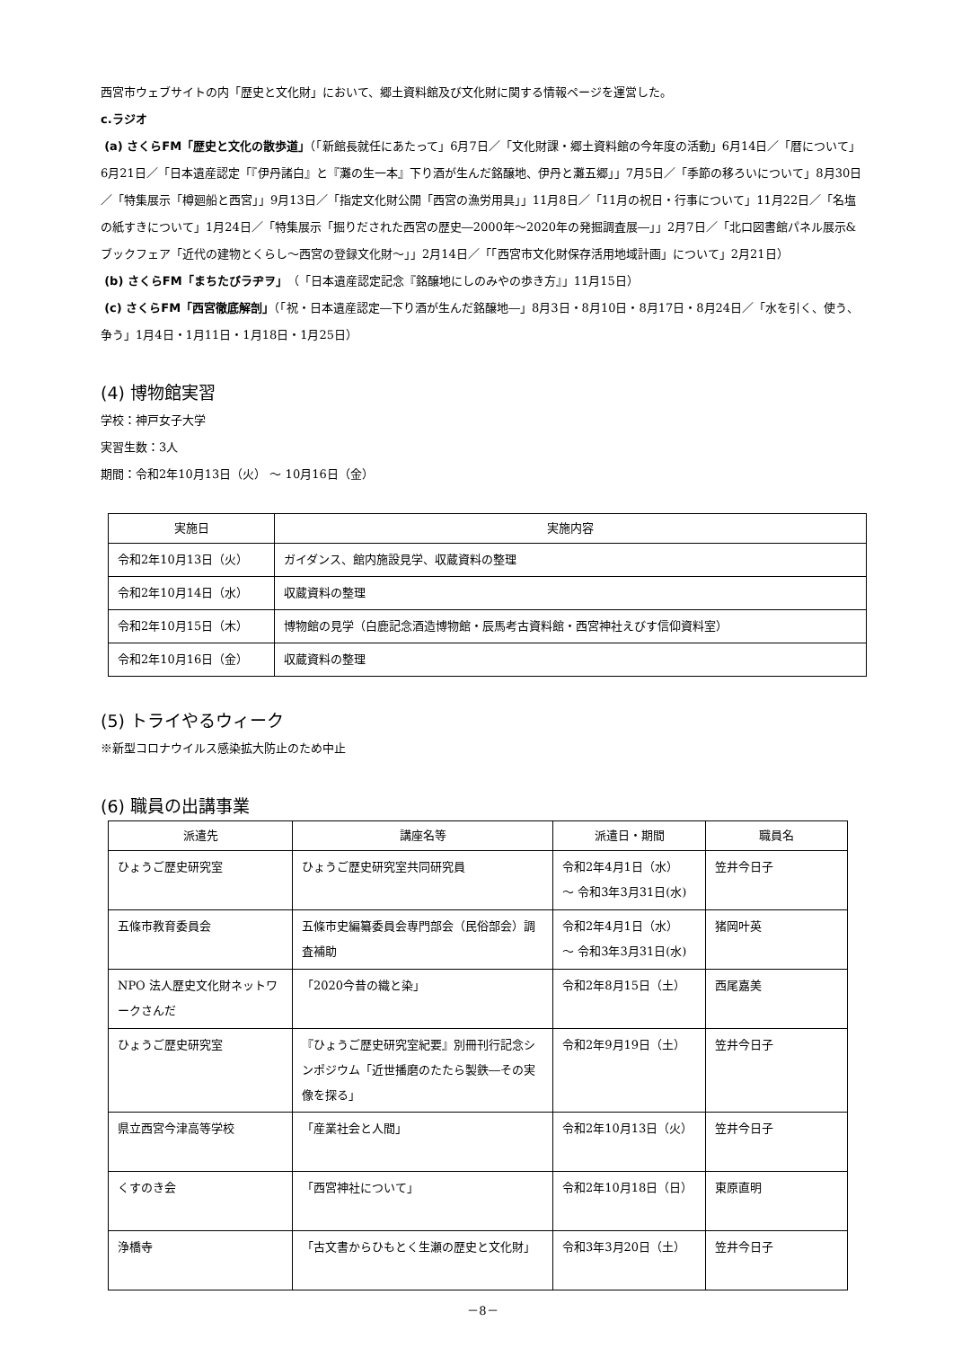西宮市ウェブサイトの内「歴史と文化財」において、郷土資料館及び文化財に関する情報ページを運営した。
c.ラジオ
(a) さくらFM「歴史と文化の散歩道」（「新館長就任にあたって」6月7日／「文化財課・郷土資料館の今年度の活動」6月14日／「暦について」6月21日／「日本遺産認定「『伊丹諸白』と『灘の生一本』下り酒が生んだ銘醸地、伊丹と灘五郷」」7月5日／「季節の移ろいについて」8月30日／「特集展示「樽廻船と西宮」」9月13日／「指定文化財公開「西宮の漁労用具」」11月8日／「11月の祝日・行事について」11月22日／「名塩の紙すきについて」1月24日／「特集展示「掘りだされた西宮の歴史―2000年～2020年の発掘調査展―」」2月7日／「北口図書館パネル展示&ブックフェア「近代の建物とくらし～西宮の登録文化財～」」2月14日／「「西宮市文化財保存活用地域計画」について」2月21日）
(b) さくらFM「まちたびラヂヲ」（「日本遺産認定記念『銘醸地にしのみやの歩き方』」11月15日）
(c) さくらFM「西宮徹底解剖」（「祝・日本遺産認定―下り酒が生んだ銘醸地―」8月3日・8月10日・8月17日・8月24日／「水を引く、使う、争う」1月4日・1月11日・1月18日・1月25日）
(4) 博物館実習
学校：神戸女子大学
実習生数：3人
期間：令和2年10月13日（火） ～ 10月16日（金）
| 実施日 | 実施内容 |
| --- | --- |
| 令和2年10月13日（火） | ガイダンス、館内施設見学、収蔵資料の整理 |
| 令和2年10月14日（水） | 収蔵資料の整理 |
| 令和2年10月15日（木） | 博物館の見学（白鹿記念酒造博物館・辰馬考古資料館・西宮神社えびす信仰資料室） |
| 令和2年10月16日（金） | 収蔵資料の整理 |
(5) トライやるウィーク
※新型コロナウイルス感染拡大防止のため中止
(6) 職員の出講事業
| 派遣先 | 講座名等 | 派遣日・期間 | 職員名 |
| --- | --- | --- | --- |
| ひょうご歴史研究室 | ひょうご歴史研究室共同研究員 | 令和2年4月1日（水） ～ 令和3年3月31日(水) | 笠井今日子 |
| 五條市教育委員会 | 五條市史編纂委員会専門部会（民俗部会）調査補助 | 令和2年4月1日（水） ～ 令和3年3月31日(水) | 猪岡叶英 |
| NPO 法人歴史文化財ネットワークさんだ | 「2020今昔の織と染」 | 令和2年8月15日（土） | 西尾嘉美 |
| ひょうご歴史研究室 | 『ひょうご歴史研究室紀要』別冊刊行記念シンポジウム「近世播磨のたたら製鉄―その実像を探る」 | 令和2年9月19日（土） | 笠井今日子 |
| 県立西宮今津高等学校 | 「産業社会と人間」 | 令和2年10月13日（火） | 笠井今日子 |
| くすのき会 | 「西宮神社について」 | 令和2年10月18日（日） | 東原直明 |
| 浄橋寺 | 「古文書からひもとく生瀬の歴史と文化財」 | 令和3年3月20日（土） | 笠井今日子 |
－8－